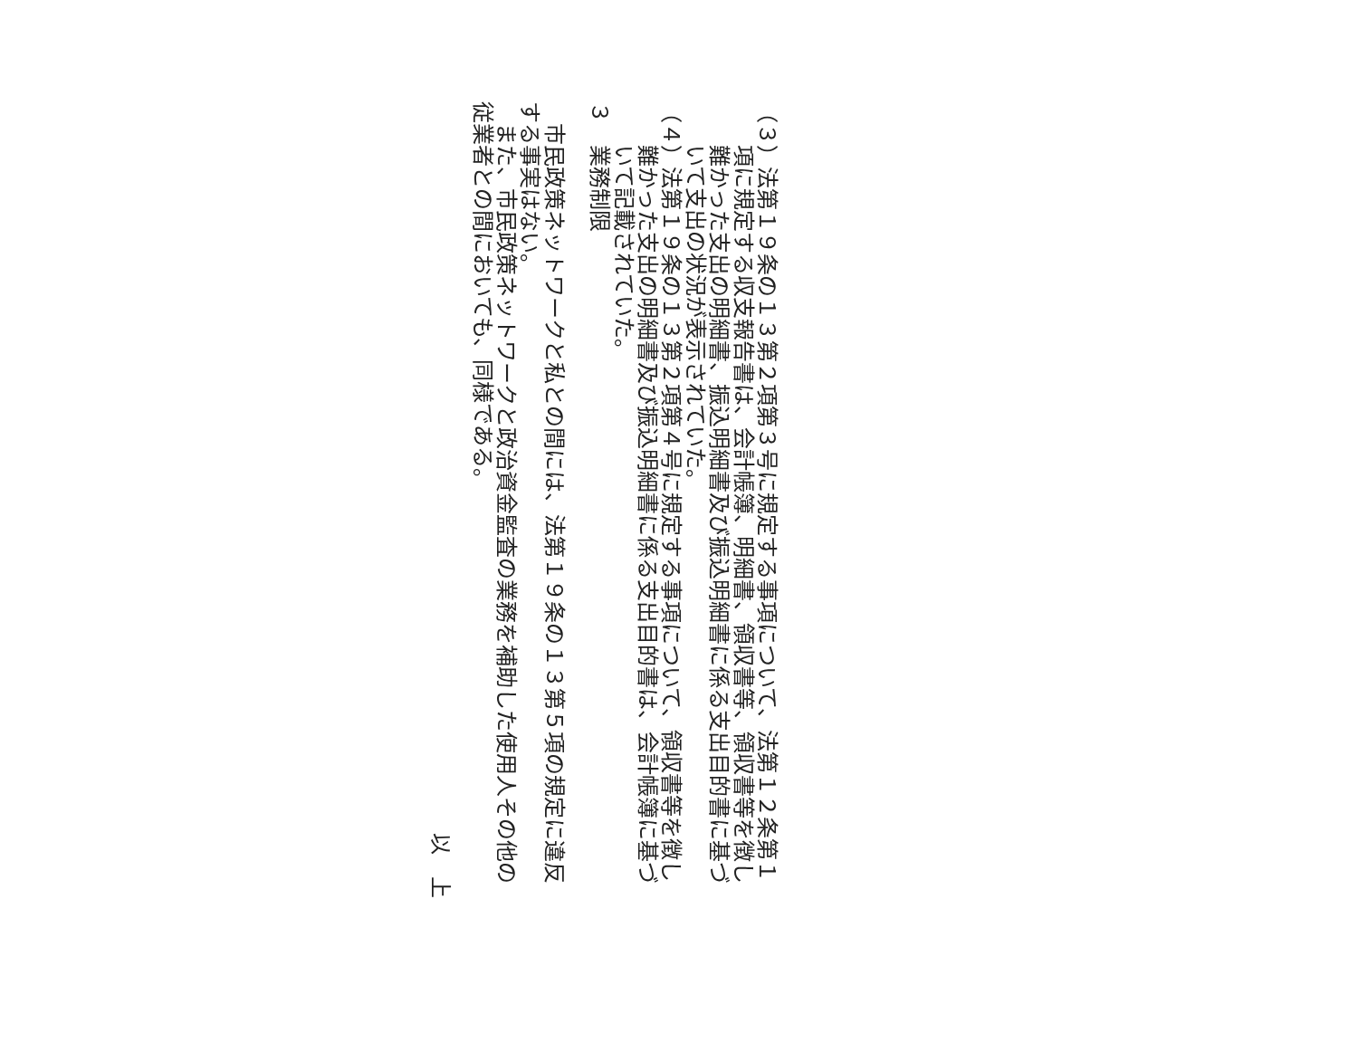（３）法第１９条の１３第２項第３号に規定する事項について、法第１２条第１項に規定する収支報告書は、会計帳簿、明細書、領収書等、領収書等を徴し難かった支出の明細書、振込明細書及び振込明細書に係る支出目的書に基づいて支出の状況が表示されていた。
（４）法第１９条の１３第２項第４号に規定する事項について、領収書等を徴し難かった支出の明細書及び振込明細書に係る支出目的書は、会計帳簿に基づいて記載されていた。
３　業務制限
　市民政策ネットワークと私との間には、法第１９条の１３第５項の規定に違反する事実はない。
　また、市民政策ネットワークと政治資金監査の業務を補助した使用人その他の従業者との間においても、同様である。
以　上